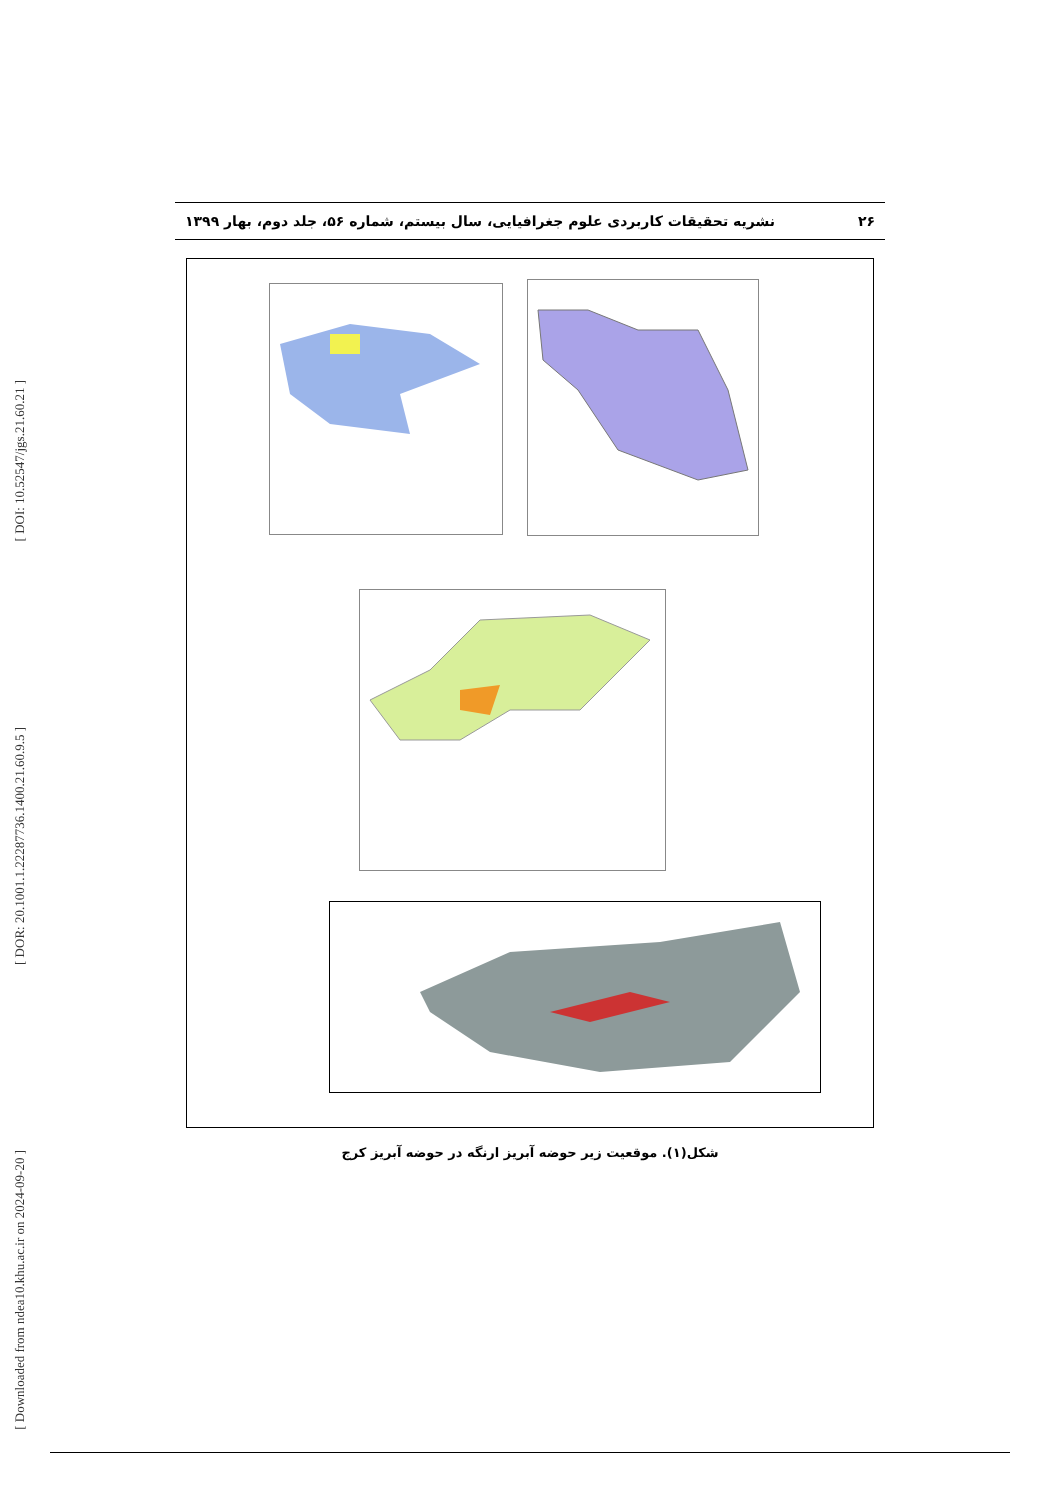[ DOI: 10.52547/jgs.21.60.21 ]
[ DOR: 20.1001.1.22287736.1400.21.60.9.5 ]
[ Downloaded from ndea10.khu.ac.ir on 2024-09-20 ]
۲۶ نشریه تحقیقات کاربردی علوم جغرافیایی، سال بیستم، شماره ۵۶، جلد دوم، بهار ۱۳۹۹
شکل(۱). موقعیت زیر حوضه آبریز ارنگه در حوضه آبریز کرج